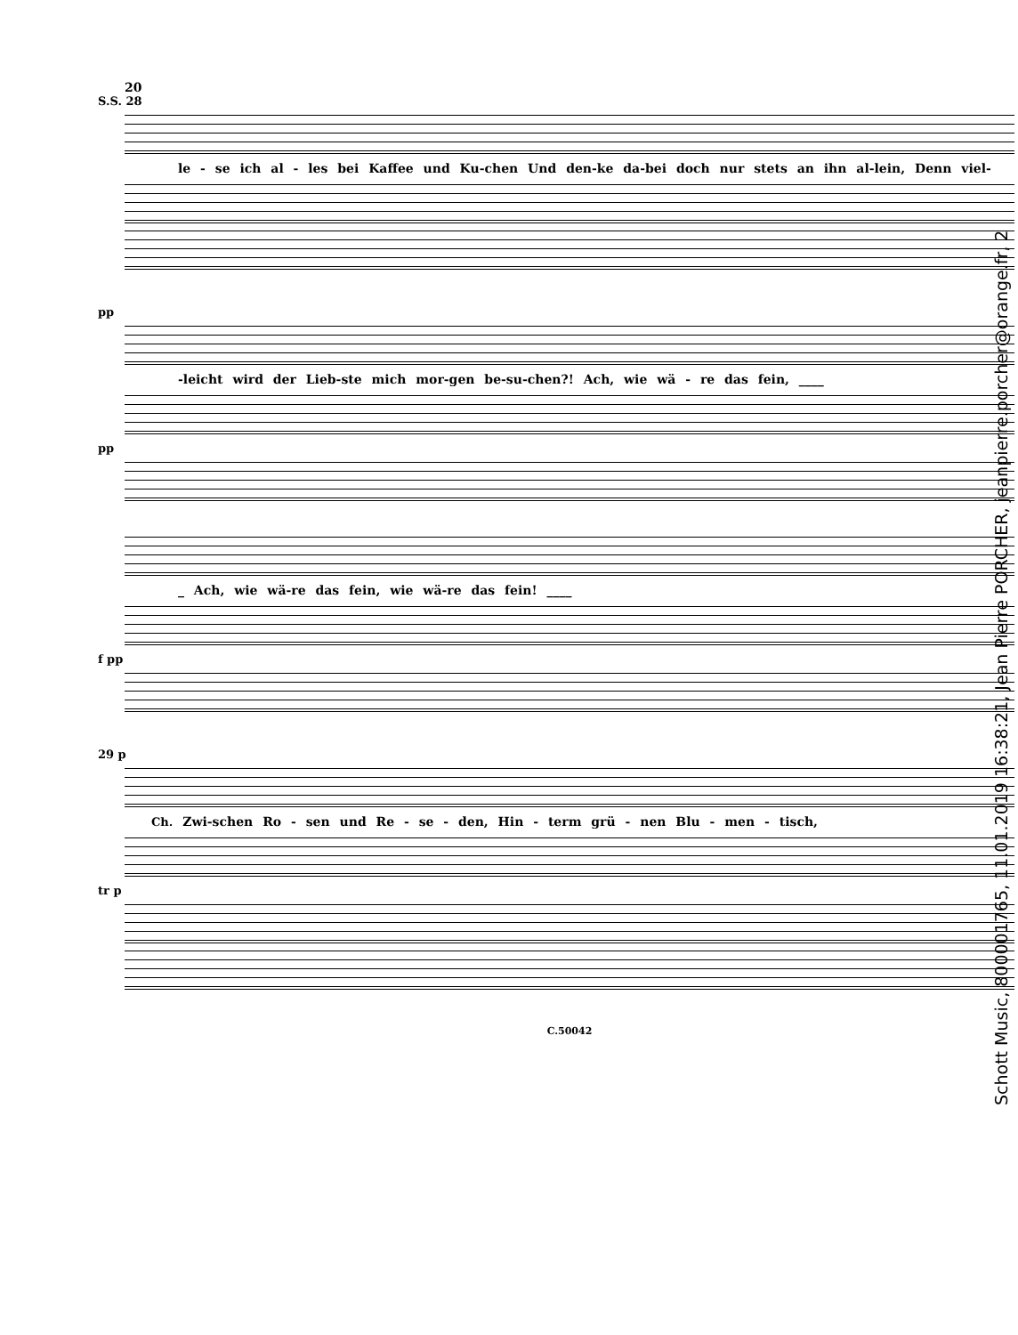20
S.S. 28
le - se ich al - les bei Kaffee und Ku-chen Und den-ke da-bei doch nur stets an ihn al-lein, Denn viel-
pp
-leicht wird der Lieb-ste mich mor-gen be-su-chen?! Ach, wie wä - re das fein, ____
pp
_ Ach, wie wä-re das fein, wie wä-re das fein! ____
f pp
29 p
Ch. Zwi-schen Ro - sen und Re - se - den, Hin - term grü - nen Blu - men - tisch,
tr p
C.50042
Schott Music, 800001765, 11.01.2019 16:38:21, Jean Pierre PORCHER, jeanpierre.porcher@orange.fr, 2